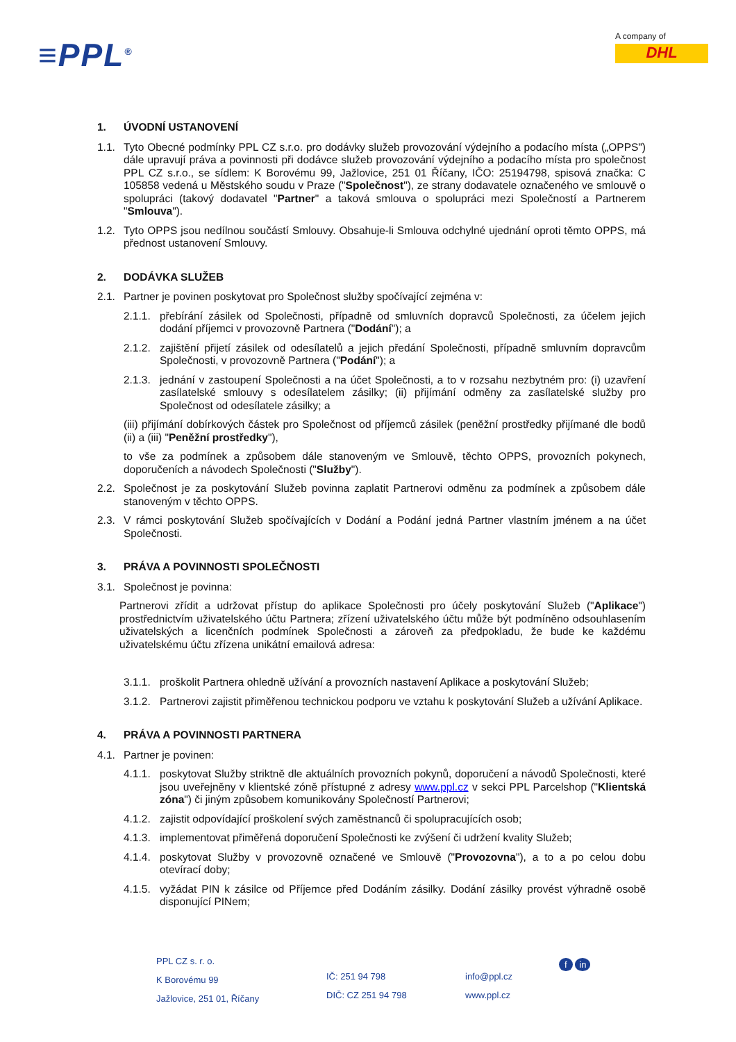≡PPL<sup>®</sup>
A company of
DHL
1. ÚVODNÍ USTANOVENÍ
1.1. Tyto Obecné podmínky PPL CZ s.r.o. pro dodávky služeb provozování výdejního a podacího místa („OPPS") dále upravují práva a povinnosti při dodávce služeb provozování výdejního a podacího místa pro společnost PPL CZ s.r.o., se sídlem: K Borovému 99, Jažlovice, 251 01 Říčany, IČO: 25194798, spisová značka: C 105858 vedená u Městského soudu v Praze ("Společnost"), ze strany dodavatele označeného ve smlouvě o spolupráci (takový dodavatel "Partner" a taková smlouva o spolupráci mezi Společností a Partnerem "Smlouva").
1.2. Tyto OPPS jsou nedílnou součástí Smlouvy. Obsahuje-li Smlouva odchylné ujednání oproti těmto OPPS, má přednost ustanovení Smlouvy.
2. DODÁVKA SLUŽEB
2.1. Partner je povinen poskytovat pro Společnost služby spočívající zejména v:
2.1.1. přebírání zásilek od Společnosti, případně od smluvních dopravců Společnosti, za účelem jejich dodání příjemci v provozovně Partnera ("Dodání"); a
2.1.2. zajištění přijetí zásilek od odesílatelů a jejich předání Společnosti, případně smluvním dopravcům Společnosti, v provozovně Partnera ("Podání"); a
2.1.3. jednání v zastoupení Společnosti a na účet Společnosti, a to v rozsahu nezbytném pro: (i) uzavření zasílatelské smlouvy s odesílatelem zásilky; (ii) přijímání odměny za zasílatelské služby pro Společnost od odesílatele zásilky; a
(iii) přijímání dobírkových částek pro Společnost od příjemců zásilek (peněžní prostředky přijímané dle bodů (ii) a (iii) "Peněžní prostředky"),
to vše za podmínek a způsobem dále stanoveným ve Smlouvě, těchto OPPS, provozních pokynech, doporučeních a návodech Společnosti ("Služby").
2.2. Společnost je za poskytování Služeb povinna zaplatit Partnerovi odměnu za podmínek a způsobem dále stanoveným v těchto OPPS.
2.3. V rámci poskytování Služeb spočívajících v Dodání a Podání jedná Partner vlastním jménem a na účet Společnosti.
3. PRÁVA A POVINNOSTI SPOLEČNOSTI
3.1. Společnost je povinna:
Partnerovi zřídit a udržovat přístup do aplikace Společnosti pro účely poskytování Služeb ("Aplikace") prostřednictvím uživatelského účtu Partnera; zřízení uživatelského účtu může být podmíněno odsouhlasením uživatelských a licenčních podmínek Společnosti a zároveň za předpokladu, že bude ke každému uživatelskému účtu zřízena unikátní emailová adresa:
3.1.1. proškolit Partnera ohledně užívání a provozních nastavení Aplikace a poskytování Služeb;
3.1.2. Partnerovi zajistit přiměřenou technickou podporu ve vztahu k poskytování Služeb a užívání Aplikace.
4. PRÁVA A POVINNOSTI PARTNERA
4.1. Partner je povinen:
4.1.1. poskytovat Služby striktně dle aktuálních provozních pokynů, doporučení a návodů Společnosti, které jsou uveřejněny v klientské zóně přístupné z adresy www.ppl.cz v sekci PPL Parcelshop ("Klientská zóna") či jiným způsobem komunikovány Společností Partnerovi;
4.1.2. zajistit odpovídající proškolení svých zaměstnanců či spolupracujících osob;
4.1.3. implementovat přiměřená doporučení Společnosti ke zvýšení či udržení kvality Služeb;
4.1.4. poskytovat Služby v provozovně označené ve Smlouvě ("Provozovna"), a to a po celou dobu otevírací doby;
4.1.5. vyžádat PIN k zásilce od Příjemce před Dodáním zásilky. Dodání zásilky provést výhradně osobě disponující PINem;
PPL CZ s. r. o.
K Borovému 99
Jažlovice, 251 01, Říčany
IČ: 251 94 798
DIČ: CZ 251 94 798
info@ppl.cz
www.ppl.cz
f in